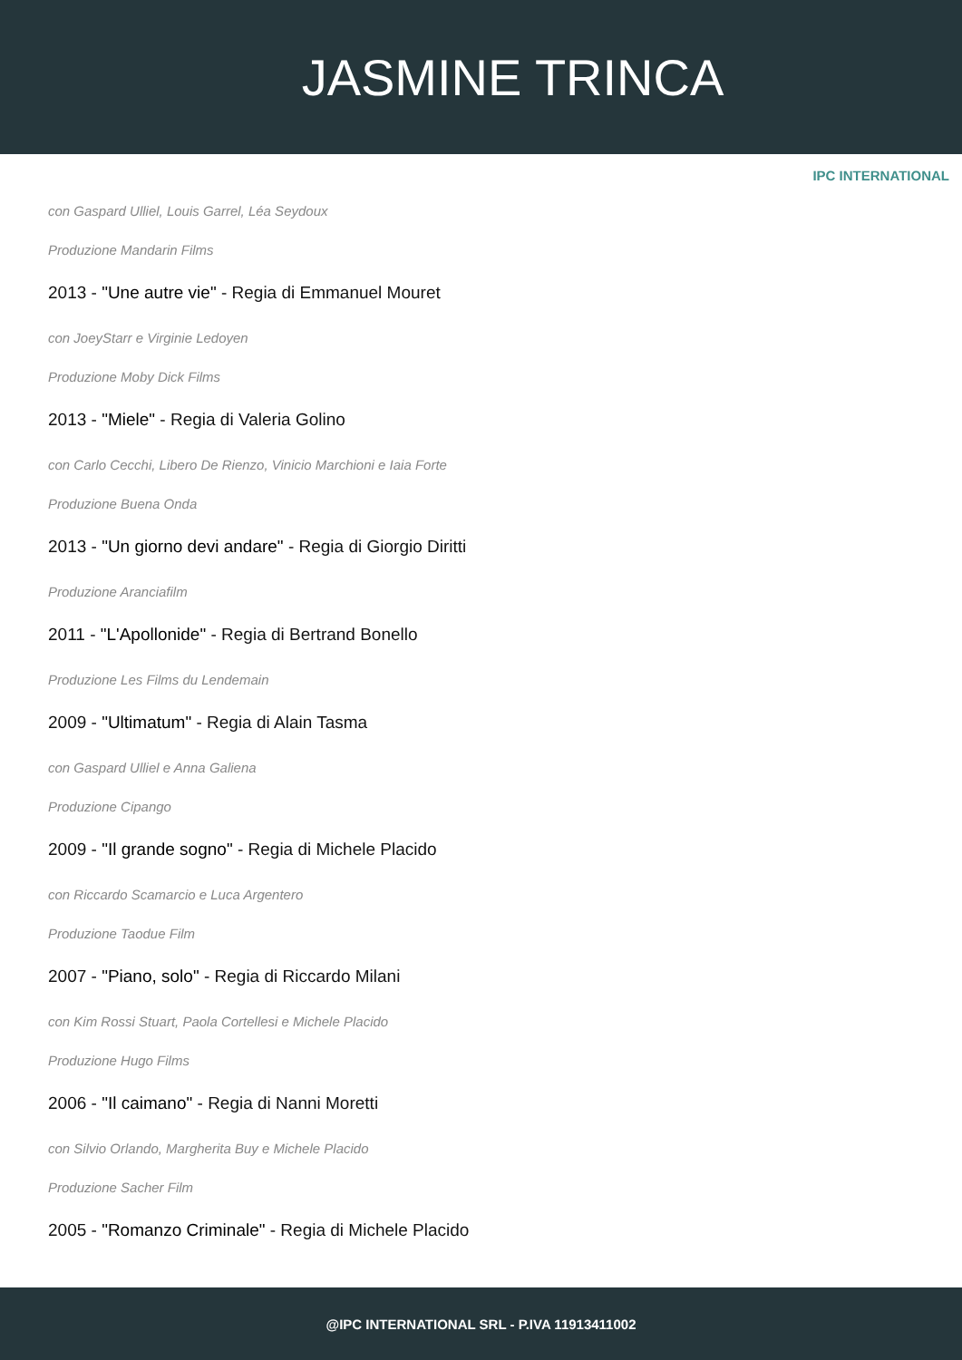JASMINE TRINCA
IPC INTERNATIONAL
con Gaspard Ulliel, Louis Garrel, Léa Seydoux
Produzione Mandarin Films
2013 - "Une autre vie" - Regia di Emmanuel Mouret
con JoeyStarr e Virginie Ledoyen
Produzione Moby Dick Films
2013 - "Miele" - Regia di Valeria Golino
con Carlo Cecchi, Libero De Rienzo, Vinicio Marchioni e Iaia Forte
Produzione Buena Onda
2013 - "Un giorno devi andare" - Regia di Giorgio Diritti
Produzione Aranciafilm
2011 - "L'Apollonide" - Regia di Bertrand Bonello
Produzione Les Films du Lendemain
2009 - "Ultimatum" - Regia di Alain Tasma
con Gaspard Ulliel e Anna Galiena
Produzione Cipango
2009 - "Il grande sogno" - Regia di Michele Placido
con Riccardo Scamarcio e Luca Argentero
Produzione Taodue Film
2007 - "Piano, solo" - Regia di Riccardo Milani
con Kim Rossi Stuart, Paola Cortellesi e Michele Placido
Produzione Hugo Films
2006 - "Il caimano" - Regia di Nanni Moretti
con Silvio Orlando, Margherita Buy e Michele Placido
Produzione Sacher Film
2005 - "Romanzo Criminale" - Regia di Michele Placido
@IPC INTERNATIONAL SRL - P.IVA 11913411002